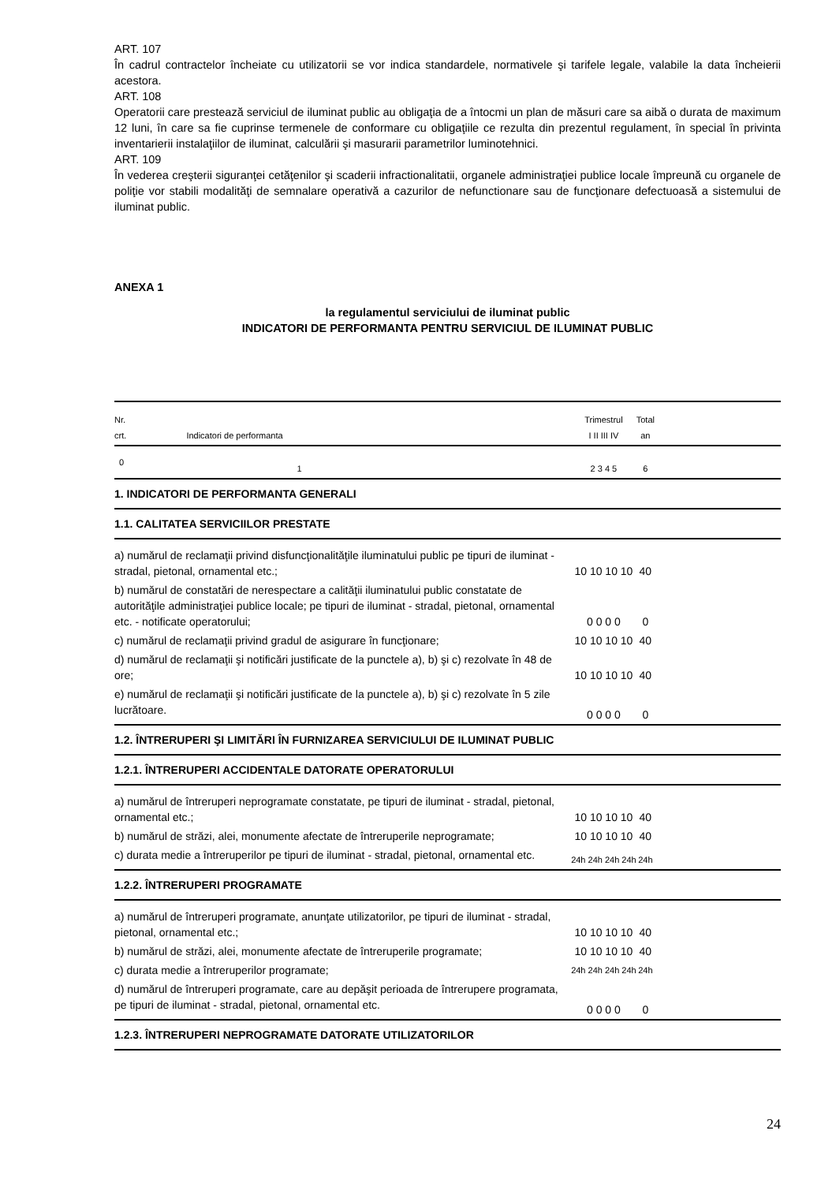ART. 107
În cadrul contractelor încheiate cu utilizatorii se vor indica standardele, normativele şi tarifele legale, valabile la data încheierii acestora.
ART. 108
Operatorii care prestează serviciul de iluminat public au obligaţia de a întocmi un plan de măsuri care sa aibă o durata de maximum 12 luni, în care sa fie cuprinse termenele de conformare cu obligaţiile ce rezulta din prezentul regulament, în special în privinta inventarierii instalaţiilor de iluminat, calculării şi masurarii parametrilor luminotehnici.
ART. 109
În vederea creşterii siguranţei cetăţenilor şi scaderii infractionalitatii, organele administraţiei publice locale împreună cu organele de poliţie vor stabili modalităţi de semnalare operativă a cazurilor de nefunctionare sau de funcţionare defectuoasă a sistemului de iluminat public.
ANEXA 1
la regulamentul serviciului de iluminat public
INDICATORI DE PERFORMANTA PENTRU SERVICIUL DE ILUMINAT PUBLIC
| Nr. crt. | Indicatori de performanta | Trimestrul I II III IV | Total an | |
| --- | --- | --- | --- | --- |
| 0 | 1 | 2 3 4 5 | 6 | |
| 1. INDICATORI DE PERFORMANTA GENERALI | | | | |
| 1.1. CALITATEA SERVICIILOR PRESTATE | | | | |
| a) numărul de reclamaţii privind disfuncţionalităţile iluminatului public pe tipuri de iluminat - stradal, pietonal, ornamental etc.; | | 10 10 10 10 | 40 | |
| b) numărul de constatări de nerespectare a calităţii iluminatului public constatate de autorităţile administraţiei publice locale; pe tipuri de iluminat - stradal, pietonal, ornamental etc. - notificate operatorului; | | 0 0 0 0 | 0 | |
| c) numărul de reclamaţii privind gradul de asigurare în funcţionare; | | 10 10 10 10 | 40 | |
| d) numărul de reclamaţii şi notificări justificate de la punctele a), b) şi c) rezolvate în 48 de ore; | | 10 10 10 10 | 40 | |
| e) numărul de reclamaţii şi notificări justificate de la punctele a), b) şi c) rezolvate în 5 zile lucrătoare. | | 0 0 0 0 | 0 | |
| 1.2. ÎNTRERUPERI ŞI LIMITĂRI ÎN FURNIZAREA SERVICIULUI DE ILUMINAT PUBLIC | | | | |
| 1.2.1. ÎNTRERUPERI ACCIDENTALE DATORATE OPERATORULUI | | | | |
| a) numărul de întreruperi neprogramate constatate, pe tipuri de iluminat - stradal, pietonal, ornamental etc.; | | 10 10 10 10 | 40 | |
| b) numărul de străzi, alei, monumente afectate de întreruperile neprogramate; | | 10 10 10 10 | 40 | |
| c) durata medie a întreruperilor pe tipuri de iluminat - stradal, pietonal, ornamental etc. | | 24h 24h 24h 24h | 24h | |
| 1.2.2. ÎNTRERUPERI PROGRAMATE | | | | |
| a) numărul de întreruperi programate, anunţate utilizatorilor, pe tipuri de iluminat - stradal, pietonal, ornamental etc.; | | 10 10 10 10 | 40 | |
| b) numărul de străzi, alei, monumente afectate de întreruperile programate; | | 10 10 10 10 | 40 | |
| c) durata medie a întreruperilor programate; | | 24h 24h 24h 24h | 24h | |
| d) numărul de întreruperi programate, care au depăşit perioada de întrerupere programata, pe tipuri de iluminat - stradal, pietonal, ornamental etc. | | 0 0 0 0 | 0 | |
| 1.2.3. ÎNTRERUPERI NEPROGRAMATE DATORATE UTILIZATORILOR | | | | |
24